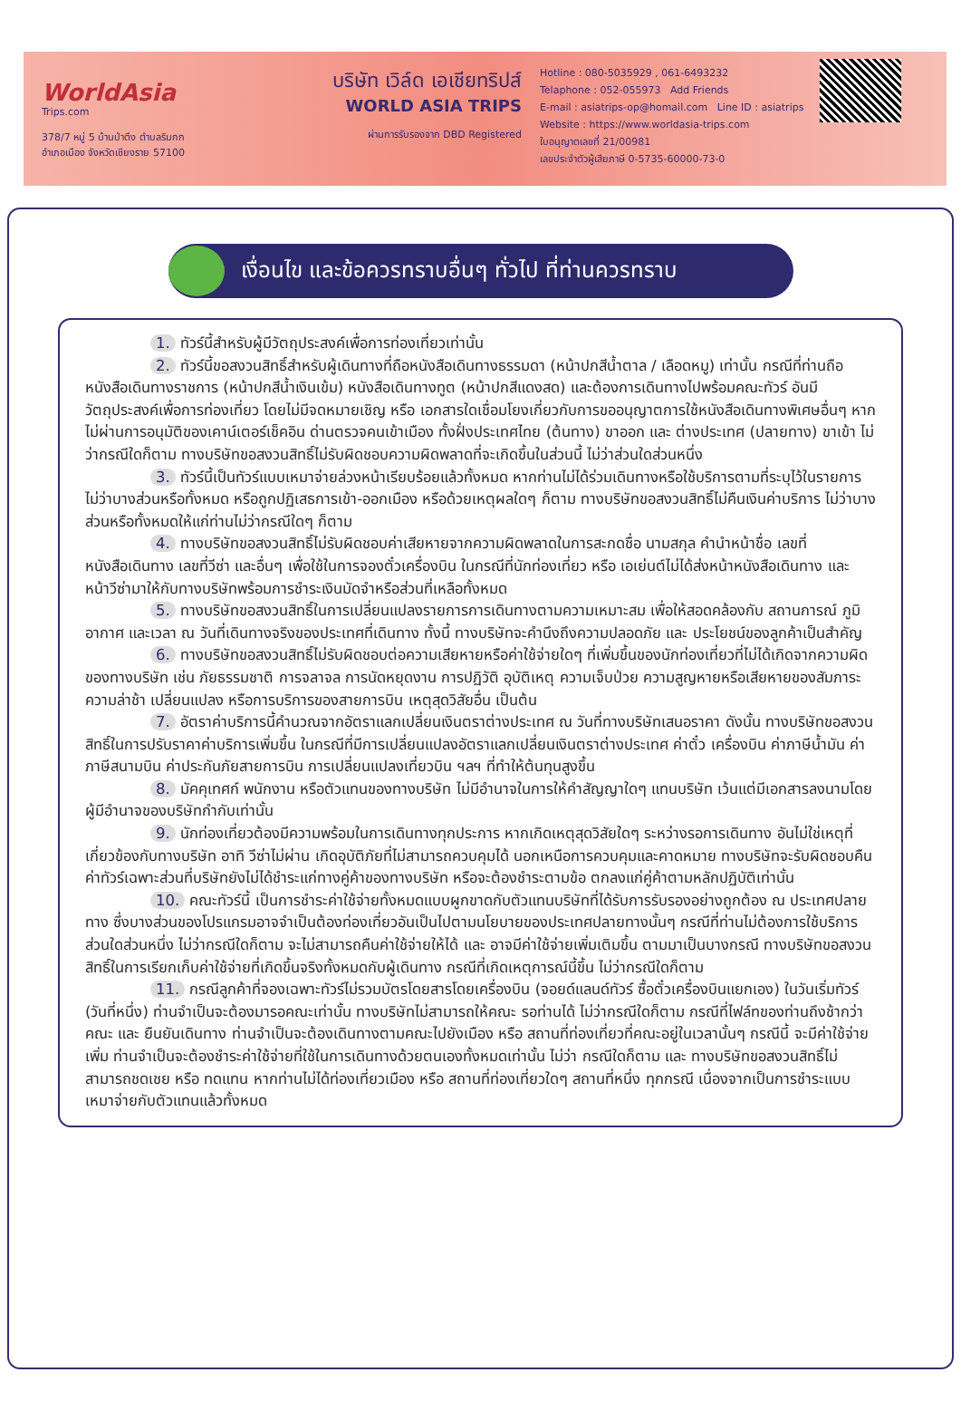WorldAsia
Trips.com
378/7 หมู่ 5 บ้านป่าตึง ตำบลริมกก
อำเภอเมือง จังหวัดเชียงราย 57100
บริษัท เวิล์ด เอเชียทริปส์
WORLD ASIA TRIPS
ผ่านการรับรองจาก DBD Registered
Hotline : 080-5035929 , 061-6493232
Telaphone : 052-055973 Add Friends
E-mail : asiatrips-op@homail.com Line ID : asiatrips
Website : https://www.worldasia-trips.com
ใบอนุญาตเลขที่ 21/00981
เลขประจำตัวผู้เสียภาษี 0-5735-60000-73-0
เงื่อนไข และข้อควรทราบอื่นๆ ทั่วไป ที่ท่านควรทราบ
1. ทัวร์นี้สำหรับผู้มีวัตถุประสงค์เพื่อการท่องเที่ยวเท่านั้น
2. ทัวร์นี้ขอสงวนสิทธิ์สำหรับผู้เดินทางที่ถือหนังสือเดินทางธรรมดา (หน้าปกสีน้ำตาล / เลือดหมู) เท่านั้น กรณีที่ท่านถือหนังสือเดินทางราชการ (หน้าปกสีน้ำเงินเข้ม) หนังสือเดินทางทูต (หน้าปกสีแดงสด) และต้องการเดินทางไปพร้อมคณะทัวร์ อันมีวัตถุประสงค์เพื่อการท่องเที่ยว โดยไม่มีจดหมายเชิญ หรือ เอกสารใดเชื่อมโยงเกี่ยวกับการขออนุญาตการใช้หนังสือเดินทางพิเศษอื่นๆ หากไม่ผ่านการอนุมัติของเคาน์เตอร์เช็คอิน ด่านตรวจคนเข้าเมือง ทั้งฝั่งประเทศไทย (ต้นทาง) ขาออก และ ต่างประเทศ (ปลายทาง) ขาเข้า ไม่ว่ากรณีใดก็ตาม ทางบริษัทขอสงวนสิทธิ์ไม่รับผิดชอบความผิดพลาดที่จะเกิดขึ้นในส่วนนี้ ไม่ว่าส่วนใดส่วนหนึ่ง
3. ทัวร์นี้เป็นทัวร์แบบเหมาจ่ายล่วงหน้าเรียบร้อยแล้วทั้งหมด หากท่านไม่ได้ร่วมเดินทางหรือใช้บริการตามที่ระบุไว้ในรายการ ไม่ว่าบางส่วนหรือทั้งหมด หรือถูกปฏิเสธการเข้า-ออกเมือง หรือด้วยเหตุผลใดๆ ก็ตาม ทางบริษัทขอสงวนสิทธิ์ไม่คืนเงินค่าบริการ ไม่ว่าบางส่วนหรือทั้งหมดให้แก่ท่านไม่ว่ากรณีใดๆ ก็ตาม
4. ทางบริษัทขอสงวนสิทธิ์ไม่รับผิดชอบค่าเสียหายจากความผิดพลาดในการสะกดชื่อ นามสกุล คำนำหน้าชื่อ เลขที่หนังสือเดินทาง เลขที่วีซ่า และอื่นๆ เพื่อใช้ในการจองตั๋วเครื่องบิน ในกรณีที่นักท่องเที่ยว หรือ เอเย่นต์ไม่ได้ส่งหน้าหนังสือเดินทาง และ หน้าวีซ่ามาให้กับทางบริษัทพร้อมการชำระเงินมัดจำหรือส่วนที่เหลือทั้งหมด
5. ทางบริษัทขอสงวนสิทธิ์ในการเปลี่ยนแปลงรายการการเดินทางตามความเหมาะสม เพื่อให้สอดคล้องกับ สถานการณ์ ภูมิอากาศ และเวลา ณ วันที่เดินทางจริงของประเทศที่เดินทาง ทั้งนี้ ทางบริษัทจะคำนึงถึงความปลอดภัย และ ประโยชน์ของลูกค้าเป็นสำคัญ
6. ทางบริษัทขอสงวนสิทธิ์ไม่รับผิดชอบต่อความเสียหายหรือค่าใช้จ่ายใดๆ ที่เพิ่มขึ้นของนักท่องเที่ยวที่ไม่ได้เกิดจากความผิดของทางบริษัท เช่น ภัยธรรมชาติ การจลาจล การนัดหยุดงาน การปฏิวัติ อุบัติเหตุ ความเจ็บป่วย ความสูญหายหรือเสียหายของสัมภาระ ความล่าช้า เปลี่ยนแปลง หรือการบริการของสายการบิน เหตุสุดวิสัยอื่น เป็นต้น
7. อัตราค่าบริการนี้คำนวณจากอัตราแลกเปลี่ยนเงินตราต่างประเทศ ณ วันที่ทางบริษัทเสนอราคา ดังนั้น ทางบริษัทขอสงวนสิทธิ์ในการปรับราคาค่าบริการเพิ่มขึ้น ในกรณีที่มีการเปลี่ยนแปลงอัตราแลกเปลี่ยนเงินตราต่างประเทศ ค่าตั๋ว เครื่องบิน ค่าภาษีน้ำมัน ค่าภาษีสนามบิน ค่าประกันภัยสายการบิน การเปลี่ยนแปลงเที่ยวบิน ฯลฯ ที่ทำให้ต้นทุนสูงขึ้น
8. มัคคุเทศก์ พนักงาน หรือตัวแทนของทางบริษัท ไม่มีอำนาจในการให้คำสัญญาใดๆ แทนบริษัท เว้นแต่มีเอกสารลงนามโดยผู้มีอำนาจของบริษัทกำกับเท่านั้น
9. นักท่องเที่ยวต้องมีความพร้อมในการเดินทางทุกประการ หากเกิดเหตุสุดวิสัยใดๆ ระหว่างรอการเดินทาง อันไม่ใช่เหตุที่เกี่ยวข้องกับทางบริษัท อาทิ วีซ่าไม่ผ่าน เกิดอุบัติภัยที่ไม่สามารถควบคุมได้ นอกเหนือการควบคุมและคาดหมาย ทางบริษัทจะรับผิดชอบคืนค่าทัวร์เฉพาะส่วนที่บริษัทยังไม่ได้ชำระแก่ทางคู่ค้าของทางบริษัท หรือจะต้องชำระตามข้อ ตกลงแก่คู่ค้าตามหลักปฏิบัติเท่านั้น
10. คณะทัวร์นี้ เป็นการชำระค่าใช้จ่ายทั้งหมดแบบผูกขาดกับตัวแทนบริษัทที่ได้รับการรับรองอย่างถูกต้อง ณ ประเทศปลายทาง ซึ่งบางส่วนของโปรแกรมอาจจำเป็นต้องท่องเที่ยวอันเป็นไปตามนโยบายของประเทศปลายทางนั้นๆ กรณีที่ท่านไม่ต้องการใช้บริการส่วนใดส่วนหนึ่ง ไม่ว่ากรณีใดก็ตาม จะไม่สามารถคืนค่าใช้จ่ายให้ได้ และ อาจมีค่าใช้จ่ายเพิ่มเติมขึ้น ตามมาเป็นบางกรณี ทางบริษัทขอสงวนสิทธิ์ในการเรียกเก็บค่าใช้จ่ายที่เกิดขึ้นจริงทั้งหมดกับผู้เดินทาง กรณีที่เกิดเหตุการณ์นี้ขึ้น ไม่ว่ากรณีใดก็ตาม
11. กรณีลูกค้าที่จองเฉพาะทัวร์ไม่รวมบัตรโดยสารโดยเครื่องบิน (จอยด์แลนด์ทัวร์ ซื้อตั๋วเครื่องบินแยกเอง) ในวันเริ่มทัวร์ (วันที่หนึ่ง) ท่านจำเป็นจะต้องมารอคณะเท่านั้น ทางบริษัทไม่สามารถให้คณะ รอท่านได้ ไม่ว่ากรณีใดก็ตาม กรณีที่ไฟล์ทของท่านถึงช้ากว่าคณะ และ ยืนยันเดินทาง ท่านจำเป็นจะต้องเดินทางตามคณะไปยังเมือง หรือ สถานที่ท่องเที่ยวที่คณะอยู่ในเวลานั้นๆ กรณีนี้ จะมีค่าใช้จ่ายเพิ่ม ท่านจำเป็นจะต้องชำระค่าใช้จ่ายที่ใช้ในการเดินทางด้วยตนเองทั้งหมดเท่านั้น ไม่ว่า กรณีใดก็ตาม และ ทางบริษัทขอสงวนสิทธิ์ไม่สามารถชดเชย หรือ ทดแทน หากท่านไม่ได้ท่องเที่ยวเมือง หรือ สถานที่ท่องเที่ยวใดๆ สถานที่หนึ่ง ทุกกรณี เนื่องจากเป็นการชำระแบบเหมาจ่ายกับตัวแทนแล้วทั้งหมด